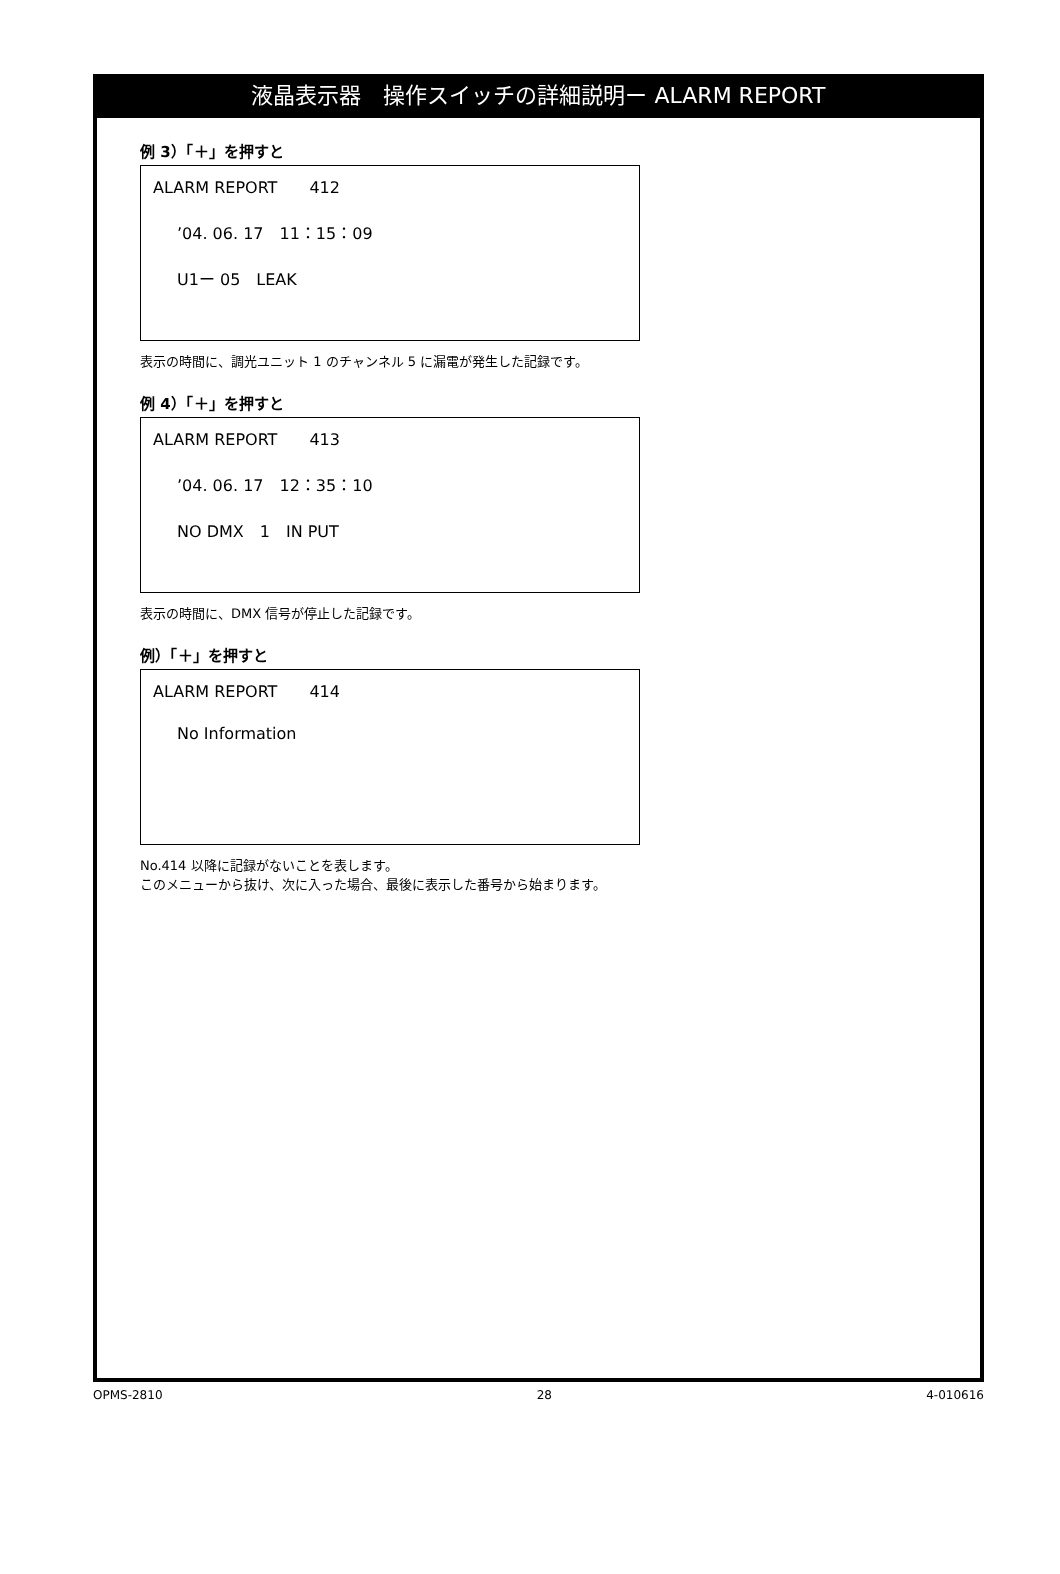液晶表示器　操作スイッチの詳細説明ー ALARM REPORT
例 3）「＋」を押すと
ALARM REPORT　　412
’04. 06. 17　11：15：09
U1ー 05　LEAK
表示の時間に、調光ユニット 1 のチャンネル 5 に漏電が発生した記録です。
例 4）「＋」を押すと
ALARM REPORT　　413
’04. 06. 17　12：35：10
NO DMX　1　IN PUT
表示の時間に、DMX 信号が停止した記録です。
例）「＋」を押すと
ALARM REPORT　　414
No Information
No.414 以降に記録がないことを表します。
このメニューから抜け、次に入った場合、最後に表示した番号から始まります。
OPMS-2810 28 4-010616